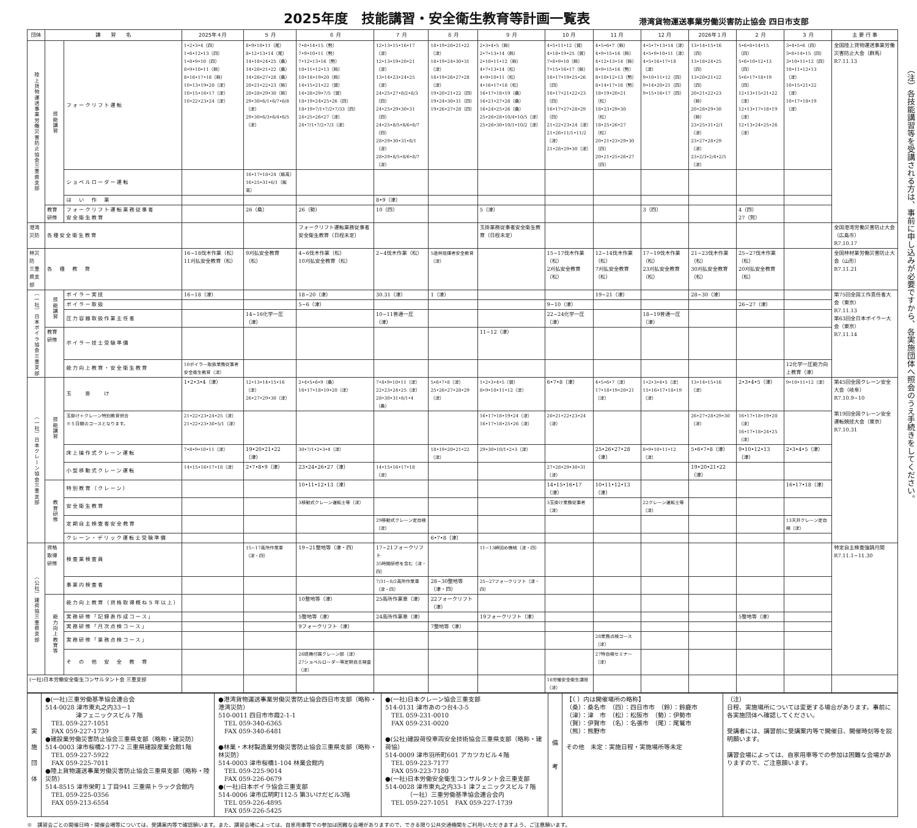2025年度　技能講習・安全衛生教育等計画一覧表
港湾貨物運送事業労働災害防止協会 四日市支部
| 団体 | 講 習 名 | | 2025年４月 | ５ 月 | ６ 月 | ７ 月 | ８ 月 | ９ 月 | 10 月 | 11 月 | 12 月 | 2026年１月 | ２ 月 | ３ 月 | 主 要 行 事 |
| --- | --- | --- | --- | --- | --- | --- | --- | --- | --- | --- | --- | --- | --- | --- | --- |
| 陸上貨物運送事業労働災害防止協会三重県支部 | 技能講習 | フォークリフト運転 | 1•2•3•4（四） 1•6•12•13（四） 1•8•9•10（四） 8•9•10•11（鈴） 8•16•17•18（鈴） 10•13•19•20（津） 10•15•16•17（津） 10•22•23•24（津） | 8•9•10•11（尾） 8•12•13•14（尾） 14•18•24•25（桑） 14•20•21•22（桑） 14•26•27•28（桑） 20•21•22•23（鈴） 20•28•29•30（鈴） 29•30•6/1•6/7•6/8（津） 29•30•6/3•6/4•6/5（津） | 7•8•14•15（勢） 7•9•10•11（勢） 7•12•13•16（勢） 10•11•12•13（鈴） 10•18•19•20（鈴） 14•15•21•22（賀） 14•28•29•7/5（賀） 18•19•24•25•26（四） 18•19•7/1•7/2•7/33（四） 24•25•26•27（津） 24•7/1•7/2•7/3（津） | 12•13•15•16•17（津） 12•13•19•20•21（津） 13•14•23•24•25（津） 24•25•27•8/2•8/3（四） 24•25•29•30•31（四） 24•25•8/5•8/6•8/7（四） 28•29•30•31•8/1（津） 28•29•8/5•8/6•8/7（津） | 18•19•20•21•22（津） 18•19•24•30•31（津） 18•19•26•27•28（津） 19•20•21•22（四） 19•24•30•31（四） 19•26•27•28（四） | 2•3•4•5（鈴） 2•7•13•14（鈴） 2•10•11•12（鈴） 4•7•13•14（松） 4•9•10•11（松） 4•16•17•18（松） 16•17•18•19（桑） 16•21•27•28（桑） 16•24•25•26（桑） 25•26•28•10/4•10/5（津） 25•26•30•10/1•10/2（津） | 4•5•11•12（賀） 4•18•19•25（賀） 7•8•9•10（鈴） 7•15•16•17（鈴） 16•17•19•25•26（四） 16•17•21•22•23（四） 16•17•27•28•29（四） 21•22•23•24（津） 21•26•11/1•11/2（津） 21•28•29•30（津） | 4•5•6•7（鈴） 4•9•15•16（鈴） 4•12•13•14（鈴） 8•9•15•16（勢） 8•10•12•13（勢） 8•14•17•18（勢） 18•19•20•21（松） 18•23•29•30（松） 18•25•26•27（松） 20•21•23•29•30（四） 20•21•25•26•27（四） | 4•5•7•13•14（津） 4•5•9•10•11（津） 4•5•16•17•18（津） 9•10•11•12（四） 9•14•20•21（四） 9•15•16•17（四） | 13•14•15•16（四） 13•18•24•25（四） 13•20•21•22（四） 20•21•22•23（鈴） 20•28•29•30（鈴） 23•25•31•2/1（津） 23•27•28•29（津） 23•2/3•2/4•2/5（津） | 5•6•8•14•15（四） 5•6•10•12•13（四） 5•6•17•18•19（四） 12•13•15•21•22（津） 12•13•17•18•19（津） 12•13•24•25•26（津） | 3•4•5•6（四） 3•8•14•15（四） 3•10•11•12（四） 10•11•12•13（津） 10•15•21•22（津） 10•17•18•19（津） | 全国陸上貨物運送事業労働災害防止大会（群馬） R7.11.13 |
| | | ショベルローダー運転 | | 16•17•18•24（飯高） 16•25•31•6/1（飯高） | | | | | | | | | | | |
| | | は い 作 業 | | | | 8•9（津） | | | | | | | | | |
| | 教育 研修 | フォークリフト運転業務従事者 安全衛生教育 | | 26（桑） | 26（勢） | 10（四） | | 5（津） | | | 3（四） | | 4（四） 27（賀） | | |
| 港湾災防 | 各種安全衛生教育 | | | | フォークリフト運転業務従事者安全衛生教育（日程未定） | | | 玉掛業務従事者安全衛生教育（日程未定） | | | | | | | 全国港湾労働災害防止大会（広島市） R7.10.17 |
| 林災防 三重県支部 | 各 種 教 育 | | 16~18伐木作業（松） 11刈払安全教育（松） | 9刈払安全教育（松） | 4~6伐木作業（松） 10刈払安全教育（松） | 2~4伐木作業（松） | 5造林指揮者安全教育（津） | | 15~17伐木作業（松） 2刈払安全教育（松） | 12~14伐木作業（松） 7刈払安全教育（松） | 17~19伐木作業（松） 23刈払安全教育（松） | 21~23伐木作業（松） 30刈払安全教育（松） | 25~27伐木作業（松） 20刈払安全教育（松） | | 全国林材業労働災害防止大会（山形） R7.11.21 |
| （一社）日本ボイラ協会三重支部 | 技能講習 | ボイラー実技 | 16~18（津） | | 18~20（津） | 30.31（津） | 1（津） | | | 19~21（津） | | 28~30（津） | | | 第75回全国工作責任者大会（東京） R7.11.13 第63回全日本ボイラー大会（東京） R7.11.14 |
| | | ボイラー取扱 | | | 5~6（津） | | | | 9~10（津） | | | | 26~27（津） | | |
| | | 圧力容器取扱作業主任者 | | 14~16化学一圧（津） | | 10~11普通一圧（津） | | | 22~24化学一圧（津） | | 18~19普通一圧（津） | | | | |
| | 教育 研修 | ボイラー技士受験準備 | | | | | | 11~12（津） | | | | | | | |
| | | 能力向上教育・安全衛生教育 | 10ボイラー取扱業務従事者安全衛生教育（津） | | | | | | | | | | | 12化学一圧能力向上教育（津） | |
| （一社）日本クレーン協会三重支部 | 技能講習 | 玉 掛 け | 1•2•3•4（津） | 12•13•14•15•16（津） 26•27•29•30（津） | 2•4•5•6•9（桑） 16•17•18•19•20（津） | 7•8•9•10•11（津） 22•23•24•25（津） 28•30•31•8/1•4（桑） | 5•6•7•8（津） 25•26•27•28•29（津） | 1•2•3•4•5（賀） 8•9•10•11•12（津） | 6•7•8（津） | 4•5•6•7（津） 17•18•19•20•21（津） | 1•2•3•4•5（津） 15•16•17•18•19（津） | 13•14•15•16（津） | 2•3•4•5（津） | 9•10•11•12（津） | 第45回全国クレーン安全大会（岐阜） R7.10.9~10 第19回全国クレーン安全運転競技大会（東京） R7.10.31 |
| | | 玉掛け＋クレーン特別教育併合 ※５日間のコースとなります。 | 21•22•23•24•25（津） 21•22•23•30•5/1（津） | | | | | 16•17•18•19•24（津） 16•17•18•25•26（津） | 20•21•22•23•24（津） | | | 26•27•28•29•30（津） | 16•17•18•19•20（津） 16•17•18•24•25（津） | | |
| | | 床上操作式クレーン運転 | 7•8•9•10•11（津） | 19•20•21•22（津） | 30•7/1•2•3•4（津） | | 18•19•20•21•22（津） | 29•30•10/1•2•3（津） | | 25•26•27•28（津） | 8•9•10•11•12（津） | 5•6•7•8（津） | 9•10•12•13（津） | 2•3•4•5（津） | |
| | | 小型移動式クレーン運転 | 14•15•16•17•18（津） | 2•7•8•9（津） | 23•24•26•27（津） | 14•15•16•17•18（津） | | | 27•28•29•30•31（津） | | | 19•20•21•22（津） | | | |
| | 教育研修 | 特別教育（クレーン） | | | 10•11•12•13（津） | | | | 14•15•16•17（津） | 10•11•12•13（津） | | | | 16•17•18（津） | |
| | | 安全衛生教育 | | | 3移動式クレーン運転士等（津） | | | | 3玉掛け業務従事者（津） | | 22クレーン運転士等（津） | | | | |
| | | 定期自主検査者安全教育 | | | | 29移動式クレーン定自検（津） | | | | | | | | 13天井クレーン定自検（津） | |
| | | クレーン・デリック運転士受験準備 | | | | | 6•7•8（津） | | | | | | | | |
| （公社）建荷協三重県支部 | 資格取得研修 | 検査業検査員 | | 15~17高所作業車（津・四） | 19~21整地等（津・四） | 17~21フォークリフト 35時間研修を含む（津・四） | | 11~13締固め機械（津・四） | | | | | | | 特定自主検査強調月間 R7.11.1~11.30 |
| | | 事業内検査者 | | | | 7/31~8/2高所作業車（津・四） | 28~30整地等（津・四） | 25~27フォークリフト（津・四） | | | | | | | |
| | 能力向上教育等 | 能力向上教育（資格取得概ね５年以上） | | | 10整地等（津） | 25高所作業車（津） | 22フォークリフト（津） | | | | | | | | |
| | | 実務研修「記録表作成コース」 | | | 5整地等（津） | 24高所作業車（津） | | 19フォークリフト（津） | | | | | 5整地等（津） | | |
| | | 実務研修「月次点検コース」 | | | 9フォークリフト（津） | | 7整地等（津） | | | | | | | | |
| | | 実務研修「業務点検コース」 | | | | | | | | 28業務点検コース（津） | | | | | |
| | | そ の 他 安 全 教 育 | | | 26建機付属クレーン部（津） 27ショベルローダー等定期自主検査（津） | | | | | 27特自検セミナー（津） | | | | | |
| (一社)日本労働安全衛生コンサルタント会 三重支部 | | | | | | | | | 16労働安全衛生講習（津） | | | | | | |
| 実 施 団 体 | ●(一社)三重労働基準協会連合会 514-0028 津市東丸之内33－1 津フェニックスビル７階 TEL 059-227-1051 FAX 059-227-1739 ●建設業労働災害防止協会三重県支部（略称・建災防） 514-0003 津市桜橋2-177-2 三重県建設産業会館1階 TEL 059-227-5922 FAX 059-225-7011 ●陸上貨物運送事業労働災害防止協会三重県支部（略称・陸災防） 514-8515 津市栄町１丁目941 三重県トラック会館内 TEL 059-225-0356 FAX 059-213-6554 | ●港湾貨物運送事業労働災害防止協会四日市支部（略称・港湾災防） 510-0011 四日市市霞2-1-1 TEL 059-340-6365 FAX 059-340-6481 ●林業・木材製造業労働災害防止協会三重県支部（略称・林災防） 514-0003 津市桜橋1-104 林業会館内 TEL 059-225-9014 FAX 059-226-0679 ●(一社)日本ボイラ協会三重支部 514-0006 津市広明町112-5 第3いけだビル3階 TEL 059-226-4895 FAX 059-226-5425 | ●(一社)日本クレーン協会三重支部 514-0131 津市あのつ台4-3-5 TEL 059-231-0010 FAX 059-231-0020 ●(公社)建設荷役車両安全技術協会三重県支部（略称・建荷協） 514-0009 津市羽所町601 アカツカビル４階 TEL 059-223-7177 FAX 059-223-7180 ●(一社)日本労働安全衛生コンサルタント会三重支部 514-0028 津市東丸之内33-1 津フェニックスビル７階 （一社）三重労働基準協会連合会内 TEL 059-227-1051 FAX 059-227-1739 | 備 考 | 【（ ）内は開催場所の略称】 （桑）：桑名市 （四）：四日市市 （鈴）：鈴鹿市 （津）：津 市 （松）：松阪市 （勢）：伊勢市 （賀）：伊賀市 （名）：名張市 （尾）：尾鷲市 （熊）：熊野市 その他 未定：実施日程・実施場所等未定 | （注） 日程、実施場所については変更する場合があります。事前に各実施団体へ確認してください。 受講者には、講習前に受講案内等で開催日、開催時刻等を説明願います。 講習会場によっては、自家用車等での参加は困難な会場がありますので、ご注意願います。 |
（注）各技能講習等を受講される方は、事前に申し込みが必要ですから、各実施団体へ照会のうえ手続きをしてください。
※　講習会ごとの開催日時・開催会場等については、受講案内等で確認願います。また、講習会場によっては、自家用車等での参加は困難な会場がありますので、できる限り公共交通機関をご利用いただきますよう、ご注意願います。